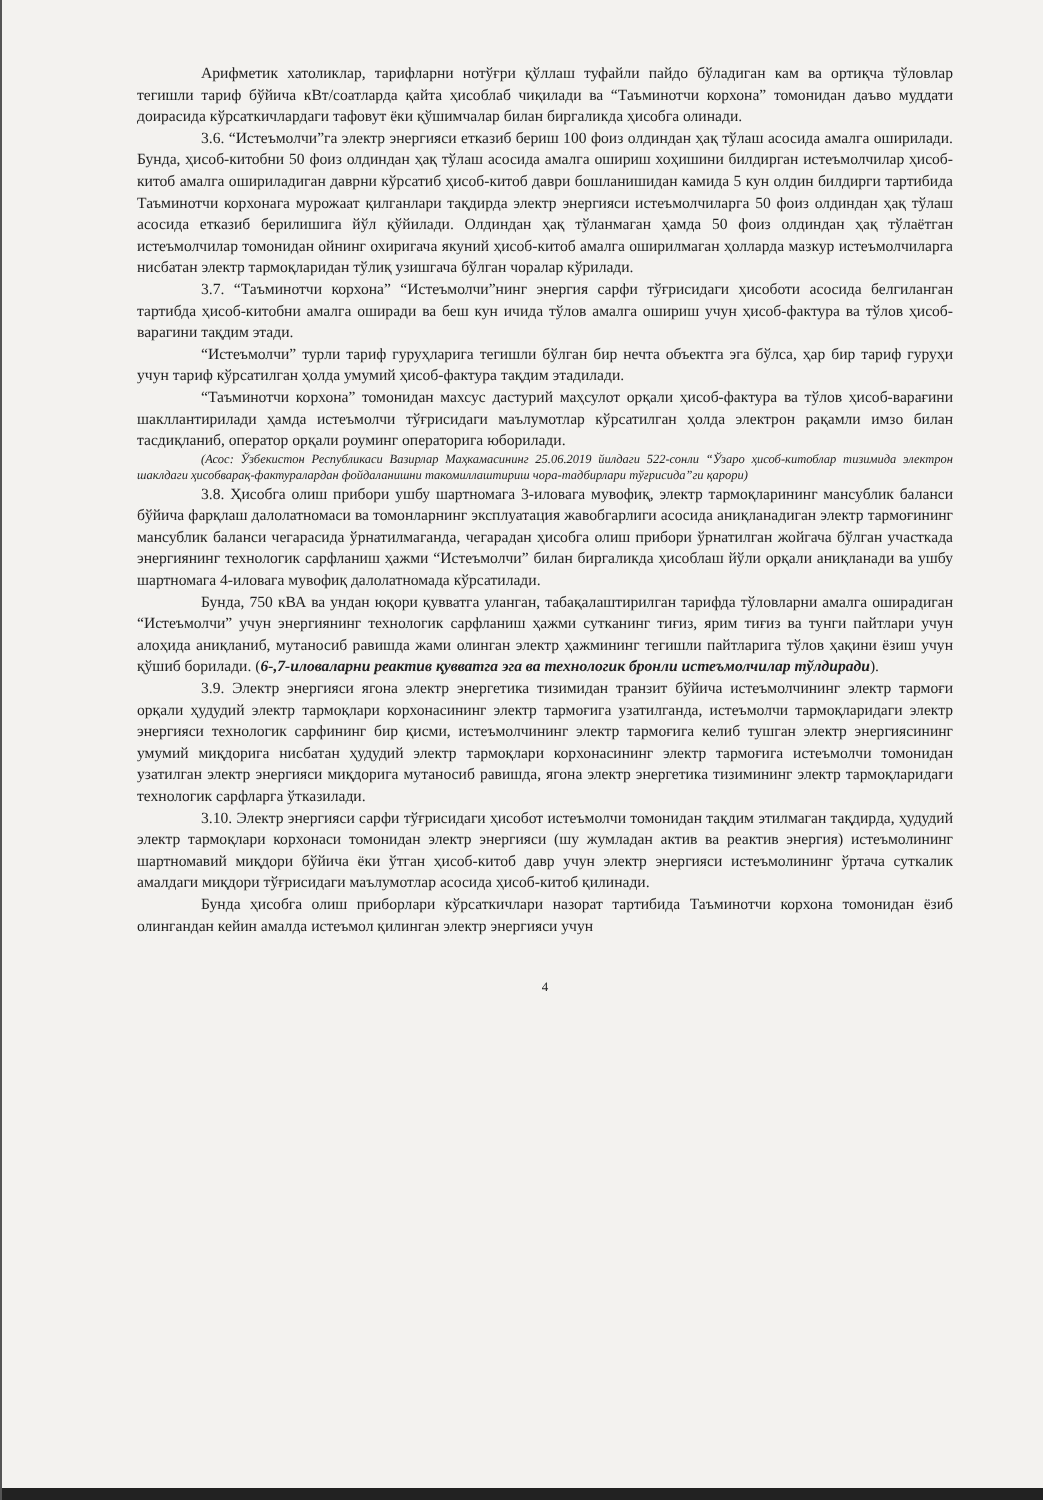Арифметик хатоликлар, тарифларни нотўғри қўллаш туфайли пайдо бўладиган кам ва ортиқча тўловлар тегишли тариф бўйича кВт/соатларда қайта ҳисоблаб чиқилади ва “Таъминотчи корхона” томонидан даъво муддати доирасида кўрсаткичлардаги тафовут ёки қўшимчалар билан биргаликда ҳисобга олинади.
3.6. “Истеъмолчи”га электр энергияси етказиб бериш 100 фоиз олдиндан ҳақ тўлаш асосида амалга оширилади. Бунда, ҳисоб-китобни 50 фоиз олдиндан ҳақ тўлаш асосида амалга ошириш хоҳишини билдирган истеъмолчилар ҳисоб-китоб амалга ошириладиган даврни кўрсатиб ҳисоб-китоб даври бошланишидан камида 5 кун олдин билдирги тартибида Таъминотчи корхонага мурожаат қилганлари тақдирда электр энергияси истеъмолчиларга 50 фоиз олдиндан ҳақ тўлаш асосида етказиб берилишига йўл қўйилади. Олдиндан ҳақ тўланмаган ҳамда 50 фоиз олдиндан ҳақ тўлаётган истеъмолчилар томонидан ойнинг охиригача якуний ҳисоб-китоб амалга оширилмаган ҳолларда мазкур истеъмолчиларга нисбатан электр тармоқларидан тўлиқ узишгача бўлган чоралар кўрилади.
3.7. “Таъминотчи корхона” “Истеъмолчи”нинг энергия сарфи тўғрисидаги ҳисоботи асосида белгиланган тартибда ҳисоб-китобни амалга оширади ва беш кун ичида тўлов амалга ошириш учун ҳисоб-фактура ва тўлов ҳисоб-варагини тақдим этади.
“Истеъмолчи” турли тариф гуруҳларига тегишли бўлган бир нечта объектга эга бўлса, ҳар бир тариф гуруҳи учун тариф кўрсатилган ҳолда умумий ҳисоб-фактура тақдим этадилади.
“Таъминотчи корхона” томонидан махсус дастурий маҳсулот орқали ҳисоб-фактура ва тўлов ҳисоб-варағини шакллантирилади ҳамда истеъмолчи тўғрисидаги маълумотлар кўрсатилган ҳолда электрон рақамли имзо билан тасдиқланиб, оператор орқали роуминг операторига юборилади.
(Асос: Ўзбекистон Республикаси Вазирлар Маҳкамасининг 25.06.2019 йилдаги 522-сонли “Ўзаро ҳисоб-китоблар тизимида электрон шаклдаги ҳисобварақ-фактуралардан фойдаланишни такомиллаштириш чора-тадбирлари тўғрисида”ги қарори)
3.8. Ҳисобга олиш прибори ушбу шартномага 3-иловага мувофиқ, электр тармоқларининг мансублик баланси бўйича фарқлаш далолатномаси ва томонларнинг эксплуатация жавобгарлиги асосида аниқланадиган электр тармоғининг мансублик баланси чегарасида ўрнатилмаганда, чегарадан ҳисобга олиш прибори ўрнатилган жойгача бўлган участкада энергиянинг технологик сарфланиш ҳажми “Истеъмолчи” билан биргаликда ҳисоблаш йўли орқали аниқланади ва ушбу шартномага 4-иловага мувофиқ далолатномада кўрсатилади.
Бунда, 750 кВА ва ундан юқори қувватга уланган, табақалаштирилган тарифда тўловларни амалга оширадиган “Истеъмолчи” учун энергиянинг технологик сарфланиш ҳажми сутканинг тиғиз, ярим тиғиз ва тунги пайтлари учун алоҳида аниқланиб, мутаносиб равишда жами олинган электр ҳажмининг тегишли пайтларига тўлов ҳақини ёзиш учун қўшиб борилади. (6-,7-иловаларни реактив қувватга эга ва технологик бронли истеъмолчилар тўлдиради).
3.9. Электр энергияси ягона электр энергетика тизимидан транзит бўйича истеъмолчининг электр тармоғи орқали ҳудудий электр тармоқлари корхонасининг электр тармоғига узатилганда, истеъмолчи тармоқларидаги электр энергияси технологик сарфининг бир қисми, истеъмолчининг электр тармоғига келиб тушган электр энергиясининг умумий миқдорига нисбатан ҳудудий электр тармоқлари корхонасининг электр тармоғига истеъмолчи томонидан узатилган электр энергияси миқдорига мутаносиб равишда, ягона электр энергетика тизимининг электр тармоқларидаги технологик сарфларга ўтказилади.
3.10. Электр энергияси сарфи тўғрисидаги ҳисобот истеъмолчи томонидан тақдим этилмаган тақдирда, ҳудудий электр тармоқлари корхонаси томонидан электр энергияси (шу жумладан актив ва реактив энергия) истеъмолининг шартномавий миқдори бўйича ёки ўтган ҳисоб-китоб давр учун электр энергияси истеъмолининг ўртача суткалик амалдаги миқдори тўғрисидаги маълумотлар асосида ҳисоб-китоб қилинади.
Бунда ҳисобга олиш приборлари кўрсаткичлари назорат тартибида Таъминотчи корхона томонидан ёзиб олингандан кейин амалда истеъмол қилинган электр энергияси учун
4